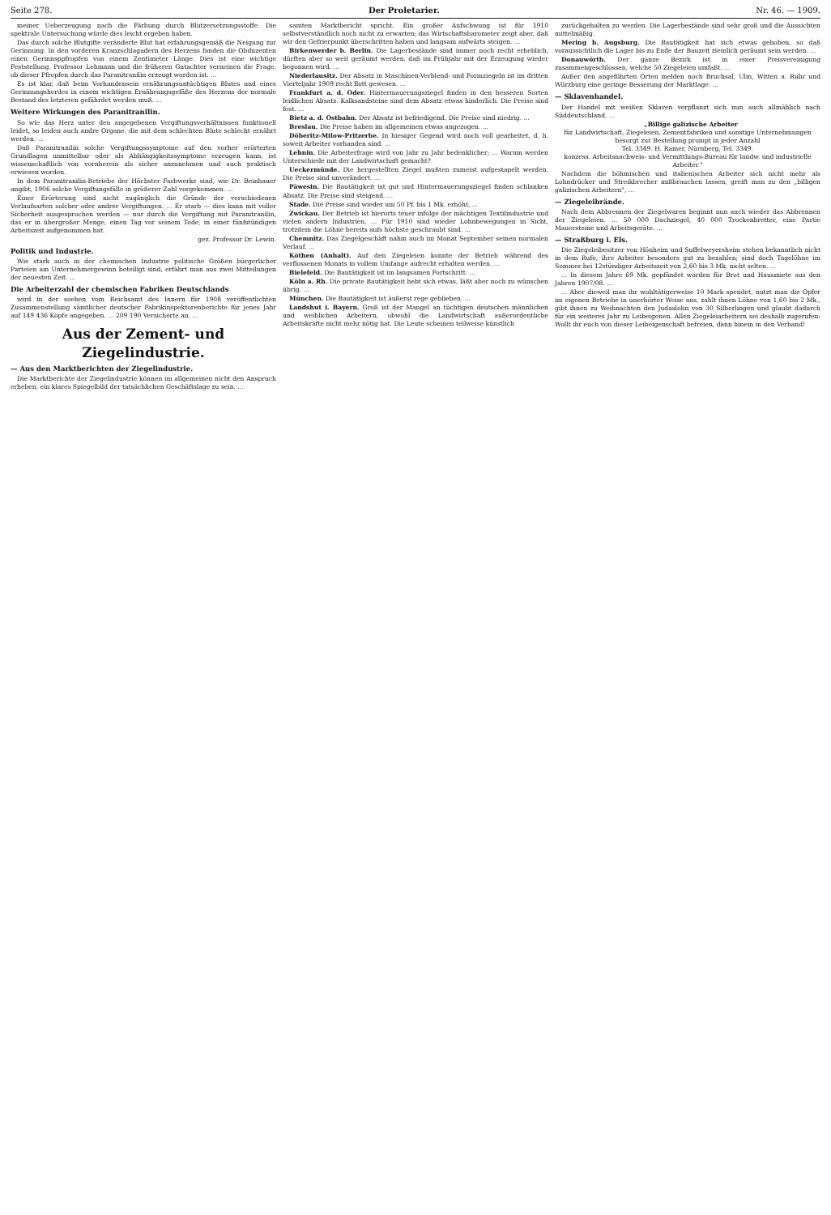Seite 278. Der Proletarier. Nr. 46. — 1909.
meiner Ueberzeugung nach die Färbung durch Blutzersetzungsstoffe. Die spektrale Untersuchung würde dies leicht ergeben haben.
Das durch solche Blutgifte veränderte Blut hat erfahrungsgemäß die Neigung zur Gerinnung. In den vorderen Kranzschlagadern des Herzens fanden die Obduzenten einen Gerinnsppfropfen von einem Zentimeter Länge. Dies ist eine wichtige Feststellung. Professor Lehmann und die früheren Gutachter verneinen die Frage, ob dieser Pfropfen durch das Paranitranilin erzeugt worden ist. ...
Es ist klar, daß beim Vorhandensein ernährungsuntüchtigen Blutes und eines Gerinnungsherdes in einem wichtigen Ernährungsgefäße des Herzens der normale Bestand des letzteren gefährdet werden muß. ...
Weitere Wirkungen des Paranitranilin.
So wie das Herz unter den angegebenen Vergiftungsverhältnissen funktionell leidet, so leiden auch andre Organe, die mit dem schlechten Blute schlecht ernährt werden. ...
Daß Paranitranilin solche Vergiftungssymptome auf den vorher erörterten Grundlagen unmittelbar oder als Abhängigkeitssymptome erzeugen kann, ist wissenschaftlich von vornherein als sicher anzunehmen und auch praktisch erwiesen worden.
In dem Paranitranilin-Betriebe der Höchster Farbwerke sind, wie Dr. Beinhauer angibt, 1906 solche Vergiftungsfälle in größerer Zahl vorgekommen. ...
Einer Erörterung sind nicht zugänglich die Gründe der verschiedenen Verlaufsarten solcher oder andrer Vergiftungen. ... Er starb — dies kann mit voller Sicherheit ausgesprochen werden — nur durch die Vergiftung mit Paranitranilin, das er in übergroßer Menge, einen Tag vor seinem Tode, in einer fünfstündigen Arbeitszeit aufgenommen hat.
gez. Professor Dr. Lewin.
Politik und Industrie.
Wie stark auch in der chemischen Industrie politische Größen bürgerlicher Parteien am Unternehmergewinn beteiligt sind, erfährt man aus zwei Mitteilungen der neuesten Zeit. ...
Die Arbeiterzahl der chemischen Fabriken Deutschlands
wird in der soeben vom Reichsamt des Innern für 1908 veröffentlichten Zusammenstellung sämtlicher deutscher Fabrikinspektorenberichte für jenes Jahr auf 149 436 Köpfe angegeben. ... 209 190 Versicherte an. ...
Aus der Zement- und Ziegelindustrie.
— Aus den Marktberichten der Ziegelindustrie.
Die Marktberichte der Ziegelindustrie können im allgemeinen nicht den Anspruch erheben, ein klares Spiegelbild der tatsächlichen Geschäftslage zu sein. ...
samten Marktbericht spricht. Ein großer Aufschwung ist für 1910 selbstverständlich noch nicht zu erwarten; das Wirtschaftsbarometer zeigt aber, daß wir den Gefrierpunkt überschritten haben und langsam aufwärts steigen. ...
Birkenwerder b. Berlin. Die Lagerbestände sind immer noch recht erheblich, dürften aber so weit geräumt werden, daß im Frühjahr mit der Erzeugung wieder begonnen wird. ...
Niederlausitz. Der Absatz in Maschinen-Verblend- und Formziegeln ist im dritten Vierteljahr 1909 recht flott gewesen. ...
Frankfurt a. d. Oder. Hintermauerungsziegel finden in den besseren Sorten leidlichen Absatz. Kalksandsteine sind dem Absatz etwas hinderlich. Die Preise sind fest. ...
Bietz a. d. Ostbahn. Der Absatz ist befriedigend. Die Preise sind niedrig. ...
Breslau. Die Preise haben im allgemeinen etwas angezogen. ...
Döberitz-Milow-Pritzerbe. In hiesiger Gegend wird noch voll gearbeitet, d. h. soweit Arbeiter vorhanden sind. ...
Lehnin. Die Arbeiterfrage wird von Jahr zu Jahr bedenklicher; ... Warum werden Unterschiede mit der Landwirtschaft gemacht?
Ueckermünde. Die hergestellten Ziegel mußten zumeist aufgestapelt werden. Die Preise sind unverändert. ...
Päwesin. Die Bautätigkeit ist gut und Hintermauerungsziegel finden schlanken Absatz. Die Preise sind steigend. ...
Stade. Die Preise sind wieder um 50 Pf. bis 1 Mk. erhöht, ...
Zwickau. Der Betrieb ist hierorts teuer infolge der mächtigen Textilindustrie und vielen andern Industrien. ... Für 1910 sind wieder Lohnbewegungen in Sicht, trotzdem die Löhne bereits aufs höchste geschraubt sind. ...
Chemnitz. Das Ziegelgeschäft nahm auch im Monat September seinen normalen Verlauf. ...
Köthen (Anhalt). Auf den Ziegeleien konnte der Betrieb während des verflossenen Monats in vollem Umfange aufrecht erhalten werden. ...
Bielefeld. Die Bautätigkeit ist im langsamen Fortschritt. ...
Köln a. Rh. Die private Bautätigkeit hebt sich etwas, läßt aber noch zu wünschen übrig. ...
München. Die Bautätigkeit ist äußerst rege geblieben. ...
Landshut i. Bayern. Groß ist der Mangel an tüchtigen deutschen männlichen und weiblichen Arbeitern, obwohl die Landwirtschaft außerordentliche Arbeitskräfte nicht mehr nötig hat. Die Leute scheinen teilweise künstlich
zurückgehalten zu werden. Die Lagerbestände sind sehr groß und die Aussichten mittelmäßig.
Mering b. Augsburg. Die Bautätigkeit hat sich etwas gehoben, so daß voraussichtlich die Lager bis zu Ende der Bauzeit ziemlich geräumt sein werden. ...
Donauwörth. Der ganze Bezirk ist in einer Preisvereinigung zusammengeschlossen, welche 50 Ziegeleien umfaßt. ...
Außer den angeführten Orten melden noch Bruchsal, Ulm, Witten a. Ruhr und Würzburg eine geringe Besserung der Marktlage. ...
— Sklavenhandel.
Der Handel mit weißen Sklaven verpflanzt sich nun auch allmählich nach Süddeutschland. ...
„Billige galizische Arbeiter
für Landwirtschaft, Ziegeleien, Zementfabriken und sonstige Unternehmungen besorgt zur Bestellung prompt in jeder Anzahl
Tel. 3349. H. Ramer, Nürnberg, Tel. 3349.
konzess. Arbeitsnachweis- und Vermittlungs-Bureau für landw. und industrielle Arbeiter."
Nachdem die böhmischen und italienischen Arbeiter sich nicht mehr als Lohndrücker und Streikbrecher mißbrauchen lassen, greift man zu den „billigen galizischen Arbeitern", ...
— Ziegeleibrände.
Nach dem Abbrennen der Ziegelwaren beginnt nun auch wieder das Abbrennen der Ziegeleien. ... 50 000 Dachziegel, 40 000 Trockenbretter, eine Partie Mauersteine und Arbeitsgeräte. ...
— Straßburg i. Els.
Die Ziegeleibesitzer von Hönheim und Suffelweyersheim stehen bekanntlich nicht in dem Rufe, ihre Arbeiter besonders gut zu bezahlen; sind doch Tagelöhne im Sommer bei 12stündiger Arbeitszeit von 2,60 bis 3 Mk. nicht selten. ...
... In diesem Jahre 69 Mk. gepfändet worden für Brot und Hausmiete aus den Jahren 1907/08. ...
... Aber dieweil man ihr wohltätigerweise 10 Mark spendet, nutzt man die Opfer im eigenen Betriebe in unerhörter Weise aus, zahlt ihnen Löhne von 1,60 bis 2 Mk., gibt ihnen zu Weihnachten den Judaslohn von 30 Silberlingen und glaubt dadurch für ein weiteres Jahr zu Leibeigenen. Allen Ziegeleiarbeitern sei deshalb zugerufen: Wollt ihr euch von dieser Leibeigenschaft befreien, dann hinein in den Verband!